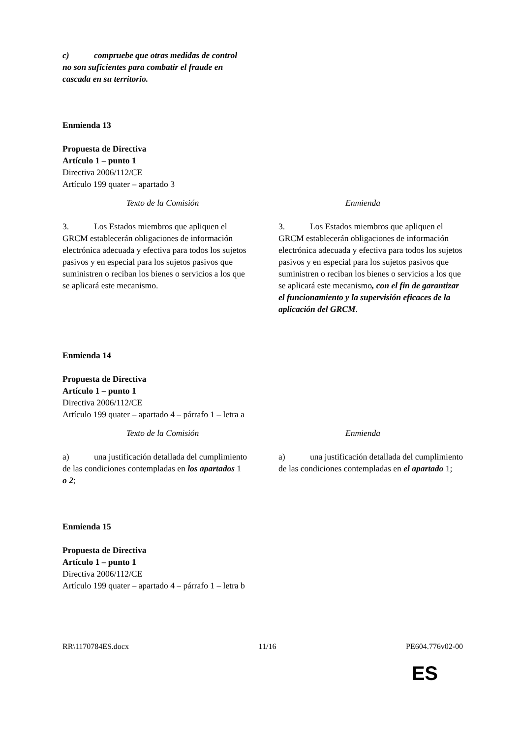c) compruebe que otras medidas de control no son suficientes para combatir el fraude en cascada en su territorio.
Enmienda 13
Propuesta de Directiva
Artículo 1 – punto 1
Directiva 2006/112/CE
Artículo 199 quater – apartado 3
| Texto de la Comisión | Enmienda |
| --- | --- |
| 3. Los Estados miembros que apliquen el GRCM establecerán obligaciones de información electrónica adecuada y efectiva para todos los sujetos pasivos y en especial para los sujetos pasivos que suministren o reciban los bienes o servicios a los que se aplicará este mecanismo. | 3. Los Estados miembros que apliquen el GRCM establecerán obligaciones de información electrónica adecuada y efectiva para todos los sujetos pasivos y en especial para los sujetos pasivos que suministren o reciban los bienes o servicios a los que se aplicará este mecanismo , con el fin de garantizar el funcionamiento y la supervisión eficaces de la aplicación del GRCM . |
Enmienda 14
Propuesta de Directiva
Artículo 1 – punto 1
Directiva 2006/112/CE
Artículo 199 quater – apartado 4 – párrafo 1 – letra a
| Texto de la Comisión | Enmienda |
| --- | --- |
| a) una justificación detallada del cumplimiento de las condiciones contempladas en los apartados 1 o 2 ; | a) una justificación detallada del cumplimiento de las condiciones contempladas en el apartado 1; |
Enmienda 15
Propuesta de Directiva
Artículo 1 – punto 1
Directiva 2006/112/CE
Artículo 199 quater – apartado 4 – párrafo 1 – letra b
RR\1170784ES.docx 11/16 PE604.776v02-00
ES